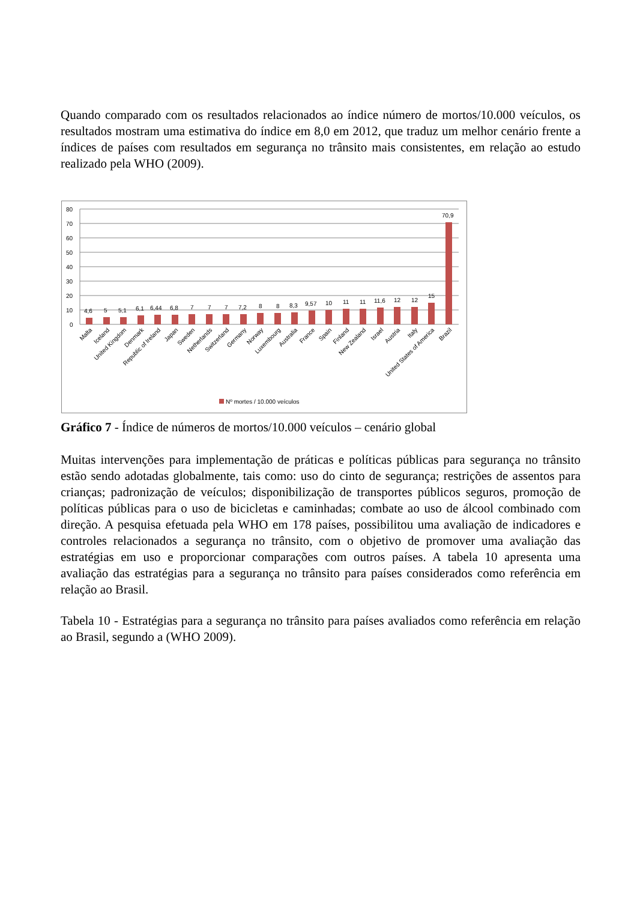Quando comparado com os resultados relacionados ao índice número de mortos/10.000 veículos, os resultados mostram uma estimativa do índice em 8,0 em 2012, que traduz um melhor cenário frente a índices de países com resultados em segurança no trânsito mais consistentes, em relação ao estudo realizado pela WHO (2009).
80
70
60
50
40
30
20
10
0
4,6
5
5,1
6,1
6,44
6,8
7
7
7
7,2
8
8
8,3
9,57
10
11
11
11,6
12
12
15
70,9
Malta
Iceland
United Kingdom
Denmark
Republic of Ireland
Japan
Sweden
Netherlands
Switzerland
Germany
Norway
Luxembourg
Australia
France
Spain
Finland
New Zealand
Israel
Austria
Italy
United States of America
Brazil
Nº mortes / 10.000 veículos
Gráfico 7 - Índice de números de mortos/10.000 veículos – cenário global
Muitas intervenções para implementação de práticas e políticas públicas para segurança no trânsito estão sendo adotadas globalmente, tais como: uso do cinto de segurança; restrições de assentos para crianças; padronização de veículos; disponibilização de transportes públicos seguros, promoção de políticas públicas para o uso de bicicletas e caminhadas; combate ao uso de álcool combinado com direção. A pesquisa efetuada pela WHO em 178 países, possibilitou uma avaliação de indicadores e controles relacionados a segurança no trânsito, com o objetivo de promover uma avaliação das estratégias em uso e proporcionar comparações com outros países. A tabela 10 apresenta uma avaliação das estratégias para a segurança no trânsito para países considerados como referência em relação ao Brasil.
Tabela 10 - Estratégias para a segurança no trânsito para países avaliados como referência em relação ao Brasil, segundo a (WHO 2009).